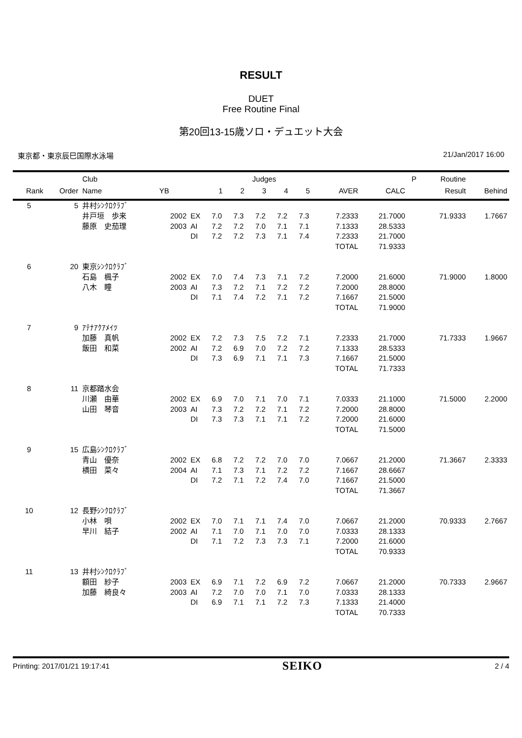RESULT
DUET
Free Routine Final
第20回13-15歳ソロ・デュエット大会
東京都・東京辰巳国際水泳場 21/Jan/2017 16:00
| | | Club | | | Judges | | | | | | | P | Routine | |
| --- | --- | --- | --- | --- | --- | --- | --- | --- | --- | --- | --- | --- | --- | --- |
| Rank | Order | Name | YB | | 1 | 2 | 3 | 4 | 5 | AVER | CALC | | Result | Behind |
| 5 | 5 | 井村ｼﾝｸﾛｸﾗﾌﾞ | | | | | | | | | | | | |
| | | 井戸垣 歩来 | 2002 | EX | 7.0 | 7.3 | 7.2 | 7.2 | 7.3 | 7.2333 | 21.7000 | | 71.9333 | 1.7667 |
| | | 藤原 史茄理 | 2003 | AI | 7.2 | 7.2 | 7.0 | 7.1 | 7.1 | 7.1333 | 28.5333 | | | |
| | | | | DI | 7.2 | 7.2 | 7.3 | 7.1 | 7.4 | 7.2333 | 21.7000 | | | |
| | | | | | | | | | | TOTAL | 71.9333 | | | |
| 6 | 20 | 東京ｼﾝｸﾛｸﾗﾌﾞ | | | | | | | | | | | | |
| | | 石島 楓子 | 2002 | EX | 7.0 | 7.4 | 7.3 | 7.1 | 7.2 | 7.2000 | 21.6000 | | 71.9000 | 1.8000 |
| | | 八木 瞳 | 2003 | AI | 7.3 | 7.2 | 7.1 | 7.2 | 7.2 | 7.2000 | 28.8000 | | | |
| | | | | DI | 7.1 | 7.4 | 7.2 | 7.1 | 7.2 | 7.1667 | 21.5000 | | | |
| | | | | | | | | | | TOTAL | 71.9000 | | | |
| 7 | 9 | ｱﾃﾅｱｸｱﾒｲﾂ | | | | | | | | | | | | |
| | | 加藤 真帆 | 2002 | EX | 7.2 | 7.3 | 7.5 | 7.2 | 7.1 | 7.2333 | 21.7000 | | 71.7333 | 1.9667 |
| | | 飯田 和菜 | 2002 | AI | 7.2 | 6.9 | 7.0 | 7.2 | 7.2 | 7.1333 | 28.5333 | | | |
| | | | | DI | 7.3 | 6.9 | 7.1 | 7.1 | 7.3 | 7.1667 | 21.5000 | | | |
| | | | | | | | | | | TOTAL | 71.7333 | | | |
| 8 | 11 | 京都踏水会 | | | | | | | | | | | | |
| | | 川瀬 由華 | 2002 | EX | 6.9 | 7.0 | 7.1 | 7.0 | 7.1 | 7.0333 | 21.1000 | | 71.5000 | 2.2000 |
| | | 山田 琴音 | 2003 | AI | 7.3 | 7.2 | 7.2 | 7.1 | 7.2 | 7.2000 | 28.8000 | | | |
| | | | | DI | 7.3 | 7.3 | 7.1 | 7.1 | 7.2 | 7.2000 | 21.6000 | | | |
| | | | | | | | | | | TOTAL | 71.5000 | | | |
| 9 | 15 | 広島ｼﾝｸﾛｸﾗﾌﾞ | | | | | | | | | | | | |
| | | 青山 優奈 | 2002 | EX | 6.8 | 7.2 | 7.2 | 7.0 | 7.0 | 7.0667 | 21.2000 | | 71.3667 | 2.3333 |
| | | 横田 菜々 | 2004 | AI | 7.1 | 7.3 | 7.1 | 7.2 | 7.2 | 7.1667 | 28.6667 | | | |
| | | | | DI | 7.2 | 7.1 | 7.2 | 7.4 | 7.0 | 7.1667 | 21.5000 | | | |
| | | | | | | | | | | TOTAL | 71.3667 | | | |
| 10 | 12 | 長野ｼﾝｸﾛｸﾗﾌﾞ | | | | | | | | | | | | |
| | | 小林 唄 | 2002 | EX | 7.0 | 7.1 | 7.1 | 7.4 | 7.0 | 7.0667 | 21.2000 | | 70.9333 | 2.7667 |
| | | 早川 結子 | 2002 | AI | 7.1 | 7.0 | 7.1 | 7.0 | 7.0 | 7.0333 | 28.1333 | | | |
| | | | | DI | 7.1 | 7.2 | 7.3 | 7.3 | 7.1 | 7.2000 | 21.6000 | | | |
| | | | | | | | | | | TOTAL | 70.9333 | | | |
| 11 | 13 | 井村ｼﾝｸﾛｸﾗﾌﾞ | | | | | | | | | | | | |
| | | 額田 紗子 | 2003 | EX | 6.9 | 7.1 | 7.2 | 6.9 | 7.2 | 7.0667 | 21.2000 | | 70.7333 | 2.9667 |
| | | 加藤 綺良々 | 2003 | AI | 7.2 | 7.0 | 7.0 | 7.1 | 7.0 | 7.0333 | 28.1333 | | | |
| | | | | DI | 6.9 | 7.1 | 7.1 | 7.2 | 7.3 | 7.1333 | 21.4000 | | | |
| | | | | | | | | | | TOTAL | 70.7333 | | | |
Printing: 2017/01/21 19:17:41 SEIKO 2 / 4